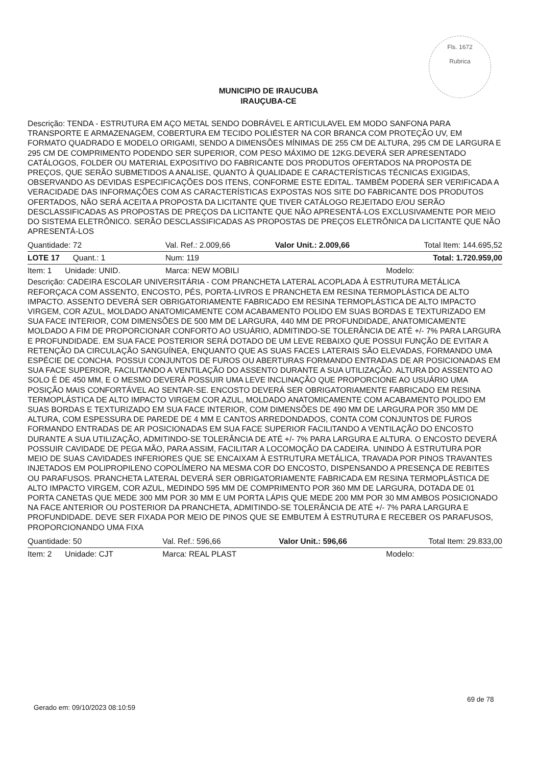Fls. 1672
Rubrica
MUNICIPIO DE IRAUCUBA
IRAUÇUBA-CE
Descrição: TENDA - ESTRUTURA EM AÇO METAL SENDO DOBRÁVEL E ARTICULAVEL EM MODO SANFONA PARA TRANSPORTE E ARMAZENAGEM, COBERTURA EM TECIDO POLIÉSTER NA COR BRANCA COM PROTEÇÃO UV, EM FORMATO QUADRADO E MODELO ORIGAMI, SENDO A DIMENSÕES MÍNIMAS DE 255 CM DE ALTURA, 295 CM DE LARGURA E 295 CM DE COMPRIMENTO PODENDO SER SUPERIOR, COM PESO MÁXIMO DE 12KG.DEVERÁ SER APRESENTADO CATÁLOGOS, FOLDER OU MATERIAL EXPOSITIVO DO FABRICANTE DOS PRODUTOS OFERTADOS NA PROPOSTA DE PREÇOS, QUE SERÃO SUBMETIDOS A ANALISE, QUANTO À QUALIDADE E CARACTERÍSTICAS TÉCNICAS EXIGIDAS, OBSERVANDO AS DEVIDAS ESPECIFICAÇÕES DOS ITENS, CONFORME ESTE EDITAL. TAMBÉM PODERÁ SER VERIFICADA A VERACIDADE DAS INFORMAÇÕES COM AS CARACTERÍSTICAS EXPOSTAS NOS SITE DO FABRICANTE DOS PRODUTOS OFERTADOS, NÃO SERÁ ACEITA A PROPOSTA DA LICITANTE QUE TIVER CATÁLOGO REJEITADO E/OU SERÃO DESCLASSIFICADAS AS PROPOSTAS DE PREÇOS DA LICITANTE QUE NÃO APRESENTÁ-LOS EXCLUSIVAMENTE POR MEIO DO SISTEMA ELETRÔNICO. SERÃO DESCLASSIFICADAS AS PROPOSTAS DE PREÇOS ELETRÔNICA DA LICITANTE QUE NÃO APRESENTÁ-LOS
| Quantidade: 72 | Val. Ref.: 2.009,66 | Valor Unit.: 2.009,66 | Total Item: 144.695,52 |
| LOTE 17 Quant.: 1 | Num: 119 | | Total: 1.720.959,00 |
| Item: 1 Unidade: UNID. | Marca: NEW MOBILI | | Modelo: |
Descrição: CADEIRA ESCOLAR UNIVERSITÁRIA - COM PRANCHETA LATERAL ACOPLADA À ESTRUTURA METÁLICA REFORÇACA COM ASSENTO, ENCOSTO, PÉS, PORTA-LIVROS E PRANCHETA EM RESINA TERMOPLÁSTICA DE ALTO IMPACTO. ASSENTO DEVERÁ SER OBRIGATORIAMENTE FABRICADO EM RESINA TERMOPLÁSTICA DE ALTO IMPACTO VIRGEM, COR AZUL, MOLDADO ANATOMICAMENTE COM ACABAMENTO POLIDO EM SUAS BORDAS E TEXTURIZADO EM SUA FACE INTERIOR, COM DIMENSÕES DE 500 MM DE LARGURA, 440 MM DE PROFUNDIDADE, ANATOMICAMENTE MOLDADO A FIM DE PROPORCIONAR CONFORTO AO USUÁRIO, ADMITINDO-SE TOLERÂNCIA DE ATÉ +/- 7% PARA LARGURA E PROFUNDIDADE. EM SUA FACE POSTERIOR SERÁ DOTADO DE UM LEVE REBAIXO QUE POSSUI FUNÇÃO DE EVITAR A RETENÇÃO DA CIRCULAÇÃO SANGUÍNEA, ENQUANTO QUE AS SUAS FACES LATERAIS SÃO ELEVADAS, FORMANDO UMA ESPÉCIE DE CONCHA. POSSUI CONJUNTOS DE FUROS OU ABERTURAS FORMANDO ENTRADAS DE AR POSICIONADAS EM SUA FACE SUPERIOR, FACILITANDO A VENTILAÇÃO DO ASSENTO DURANTE A SUA UTILIZAÇÃO. ALTURA DO ASSENTO AO SOLO É DE 450 MM, E O MESMO DEVERÁ POSSUIR UMA LEVE INCLINAÇÃO QUE PROPORCIONE AO USUÁRIO UMA POSIÇÃO MAIS CONFORTÁVEL AO SENTAR-SE. ENCOSTO DEVERÁ SER OBRIGATORIAMENTE FABRICADO EM RESINA TERMOPLÁSTICA DE ALTO IMPACTO VIRGEM COR AZUL, MOLDADO ANATOMICAMENTE COM ACABAMENTO POLIDO EM SUAS BORDAS E TEXTURIZADO EM SUA FACE INTERIOR, COM DIMENSÕES DE 490 MM DE LARGURA POR 350 MM DE ALTURA, COM ESPESSURA DE PAREDE DE 4 MM E CANTOS ARREDONDADOS, CONTA COM CONJUNTOS DE FUROS FORMANDO ENTRADAS DE AR POSICIONADAS EM SUA FACE SUPERIOR FACILITANDO A VENTILAÇÃO DO ENCOSTO DURANTE A SUA UTILIZAÇÃO, ADMITINDO-SE TOLERÂNCIA DE ATÉ +/- 7% PARA LARGURA E ALTURA. O ENCOSTO DEVERÁ POSSUIR CAVIDADE DE PEGA MÃO, PARA ASSIM, FACILITAR A LOCOMOÇÃO DA CADEIRA. UNINDO À ESTRUTURA POR MEIO DE SUAS CAVIDADES INFERIORES QUE SE ENCAIXAM À ESTRUTURA METÁLICA, TRAVADA POR PINOS TRAVANTES INJETADOS EM POLIPROPILENO COPOLÍMERO NA MESMA COR DO ENCOSTO, DISPENSANDO A PRESENÇA DE REBITES OU PARAFUSOS. PRANCHETA LATERAL DEVERÁ SER OBRIGATORIAMENTE FABRICADA EM RESINA TERMOPLÁSTICA DE ALTO IMPACTO VIRGEM, COR AZUL, MEDINDO 595 MM DE COMPRIMENTO POR 360 MM DE LARGURA, DOTADA DE 01 PORTA CANETAS QUE MEDE 300 MM POR 30 MM E UM PORTA LÁPIS QUE MEDE 200 MM POR 30 MM AMBOS POSICIONADO NA FACE ANTERIOR OU POSTERIOR DA PRANCHETA, ADMITINDO-SE TOLERÂNCIA DE ATÉ +/- 7% PARA LARGURA E PROFUNDIDADE. DEVE SER FIXADA POR MEIO DE PINOS QUE SE EMBUTEM À ESTRUTURA E RECEBER OS PARAFUSOS, PROPORCIONANDO UMA FIXA
| Quantidade: 50 | Val. Ref.: 596,66 | Valor Unit.: 596,66 | Total Item: 29.833,00 |
| Item: 2 Unidade: CJT | Marca: REAL PLAST | | Modelo: |
69 de 78
Gerado em: 09/10/2023 08:10:59